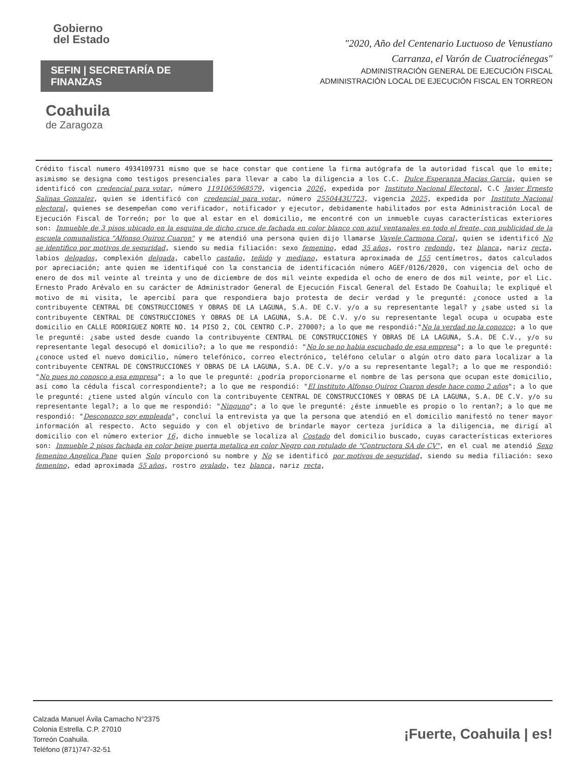Gobierno
del Estado
SEFIN | SECRETARÍA DE FINANZAS
Coahuila
de Zaragoza
"2020, Año del Centenario Luctuoso de Venustiano
Carranza, el Varón de Cuatrociénegas"
ADMINISTRACIÓN GENERAL DE EJECUCIÓN FISCAL
ADMINISTRACIÓN LOCAL DE EJECUCIÓN FISCAL EN TORREON
Crédito fiscal numero 4934109731 mismo que se hace constar que contiene la firma autógrafa de la autoridad fiscal que lo emite; asimismo se designa como testigos presenciales para llevar a cabo la diligencia a los C.C. Dulce Esperanza Macias Garcia, quien se identificó con credencial para votar, número 1191065968579, vigencia 2026, expedida por Instituto Nacional Electoral, C.C Javier Ernesto Salinas Gonzalez, quien se identificó con credencial para votar, número 2550443U723, vigencia 2025, expedida por Instituto Nacional electoral, quienes se desempeñan como verificador, notificador y ejecutor, debidamente habilitados por esta Administración Local de Ejecución Fiscal de Torreón; por lo que al estar en el domicilio, me encontré con un inmueble cuyas características exteriores son: Inmueble de 3 pisos ubicado en la esquina de dicho cruce de fachada en color blanco con azul ventanales en todo el frente, con publicidad de la escuela comunalistica "Alfonso Quiroz Cuaron" y me atendió una persona quien dijo llamarse Vayele Carmona Coral, quien se identificó No se identifico por motivos de seguridad, siendo su media filiación: sexo femenino, edad 35 años, rostro redondo, tez blanca, nariz recta, labios delgados, complexión delgada, cabello castaño, teñido y mediano, estatura aproximada de 155 centímetros, datos calculados por apreciación; ante quien me identifiqué con la constancia de identificación número AGEF/0126/2020, con vigencia del ocho de enero de dos mil veinte al treinta y uno de diciembre de dos mil veinte expedida el ocho de enero de dos mil veinte, por el Lic. Ernesto Prado Arévalo en su carácter de Administrador General de Ejecución Fiscal General del Estado De Coahuila; le expliqué el motivo de mi visita, le apercibí para que respondiera bajo protesta de decir verdad y le pregunté: ¿conoce usted a la contribuyente CENTRAL DE CONSTRUCCIONES Y OBRAS DE LA LAGUNA, S.A. DE C.V. y/o a su representante legal? y ¿sabe usted si la contribuyente CENTRAL DE CONSTRUCCIONES Y OBRAS DE LA LAGUNA, S.A. DE C.V. y/o su representante legal ocupa u ocupaba este domicilio en CALLE RODRIGUEZ NORTE NO. 14 PISO 2, COL CENTRO C.P. 27000?; a lo que me respondió:"No la verdad no la conozco; a lo que le pregunté: ¿sabe usted desde cuando la contribuyente CENTRAL DE CONSTRUCCIONES Y OBRAS DE LA LAGUNA, S.A. DE C.V., y/o su representante legal desocupó el domicilio?; a lo que me respondió: "No lo se no habia escuchado de esa empresa"; a lo que le pregunté: ¿conoce usted el nuevo domicilio, número telefónico, correo electrónico, teléfono celular o algún otro dato para localizar a la contribuyente CENTRAL DE CONSTRUCCIONES Y OBRAS DE LA LAGUNA, S.A. DE C.V. y/o a su representante legal?; a lo que me respondió: "No pues no conosco a esa empresa"; a lo que le pregunté: ¿podría proporcionarme el nombre de las persona que ocupan este domicilio, así como la cédula fiscal correspondiente?; a lo que me respondió: "El instituto Alfonso Quiroz Cuaron desde hace como 2 años"; a lo que le pregunté: ¿tiene usted algún vínculo con la contribuyente CENTRAL DE CONSTRUCCIONES Y OBRAS DE LA LAGUNA, S.A. DE C.V. y/o su representante legal?; a lo que me respondió: "Ninguno"; a lo que le pregunté: ¿éste inmueble es propio o lo rentan?; a lo que me respondió: "Desconozco soy empleada", concluí la entrevista ya que la persona que atendió en el domicilio manifestó no tener mayor información al respecto. Acto seguido y con el objetivo de brindarle mayor certeza jurídica a la diligencia, me dirigí al domicilio con el número exterior 16, dicho inmueble se localiza al Costado del domicilio buscado, cuyas características exteriores son: Inmueble 2 pisos fachada en color beige puerta metalica en color Negro con rotulado de "Contructora SA de CV", en el cual me atendió Sexo femenino Angelica Pane quien Solo proporcionó su nombre y No se identificó por motivos de seguridad, siendo su media filiación: sexo femenino, edad aproximada 55 años, rostro ovalado, tez blanca, nariz recta,
Calzada Manuel Ávila Camacho N°2375
Colonia Estrella. C.P. 27010
Torreón Coahuila.
Teléfono (871)747-32-51
¡Fuerte, Coahuila | es!